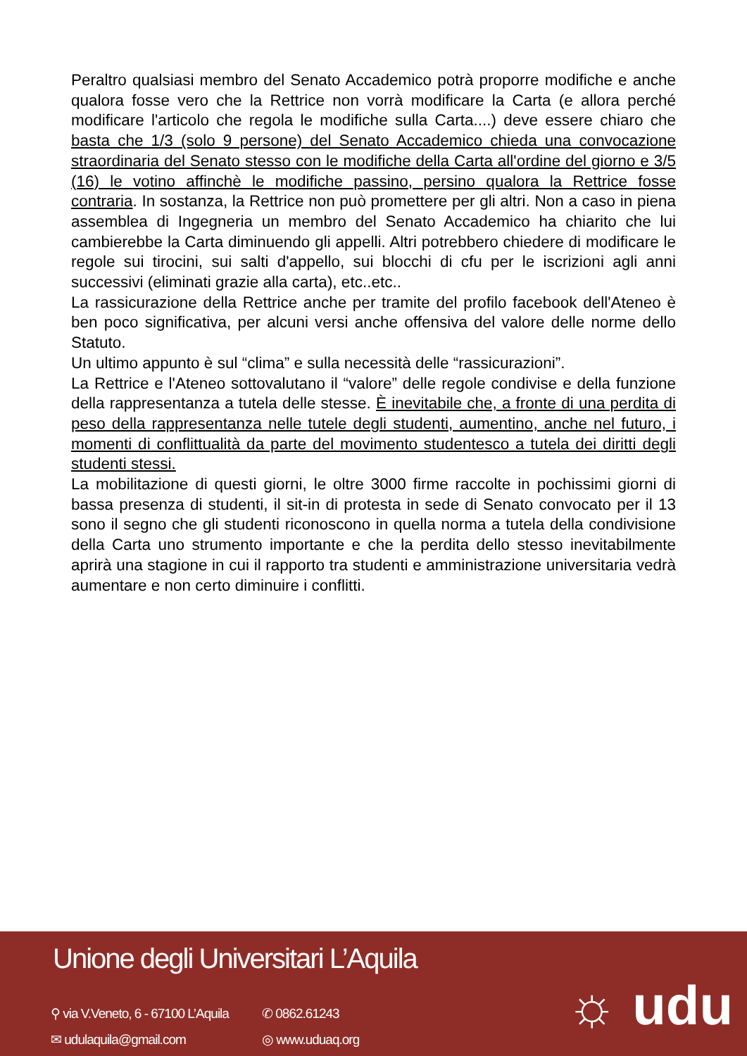Peraltro qualsiasi membro del Senato Accademico potrà proporre modifiche e anche qualora fosse vero che la Rettrice non vorrà modificare la Carta (e allora perché modificare l'articolo che regola le modifiche sulla Carta....) deve essere chiaro che basta che 1/3 (solo 9 persone) del Senato Accademico chieda una convocazione straordinaria del Senato stesso con le modifiche della Carta all'ordine del giorno e 3/5 (16) le votino affinchè le modifiche passino, persino qualora la Rettrice fosse contraria. In sostanza, la Rettrice non può promettere per gli altri. Non a caso in piena assemblea di Ingegneria un membro del Senato Accademico ha chiarito che lui cambierebbe la Carta diminuendo gli appelli. Altri potrebbero chiedere di modificare le regole sui tirocini, sui salti d'appello, sui blocchi di cfu per le iscrizioni agli anni successivi (eliminati grazie alla carta), etc..etc..
La rassicurazione della Rettrice anche per tramite del profilo facebook dell'Ateneo è ben poco significativa, per alcuni versi anche offensiva del valore delle norme dello Statuto.
Un ultimo appunto è sul “clima” e sulla necessità delle “rassicurazioni”.
La Rettrice e l'Ateneo sottovalutano il “valore” delle regole condivise e della funzione della rappresentanza a tutela delle stesse. È inevitabile che, a fronte di una perdita di peso della rappresentanza nelle tutele degli studenti, aumentino, anche nel futuro, i momenti di conflittualità da parte del movimento studentesco a tutela dei diritti degli studenti stessi.
La mobilitazione di questi giorni, le oltre 3000 firme raccolte in pochissimi giorni di bassa presenza di studenti, il sit-in di protesta in sede di Senato convocato per il 13 sono il segno che gli studenti riconoscono in quella norma a tutela della condivisione della Carta uno strumento importante e che la perdita dello stesso inevitabilmente aprirà una stagione in cui il rapporto tra studenti e amministrazione universitaria vedrà aumentare e non certo diminuire i conflitti.
Unione degli Universitari L’Aquila
⚲ via V.Veneto, 6 - 67100 L’Aquila
✆ 0862.61243
✉ udulaquila@gmail.com
◎ www.uduaq.org
☼ udu